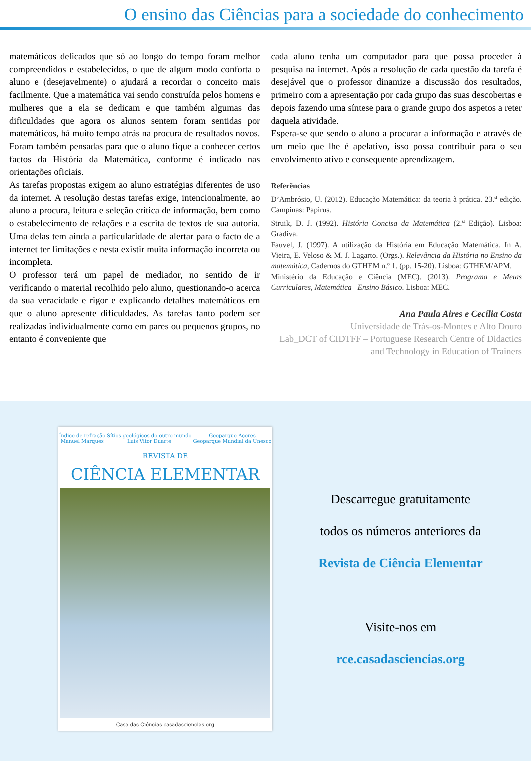O ensino das Ciências para a sociedade do conhecimento
matemáticos delicados que só ao longo do tempo foram melhor compreendidos e estabelecidos, o que de algum modo conforta o aluno e (desejavelmente) o ajudará a recordar o conceito mais facilmente. Que a matemática vai sendo construída pelos homens e mulheres que a ela se dedicam e que também algumas das dificuldades que agora os alunos sentem foram sentidas por matemáticos, há muito tempo atrás na procura de resultados novos. Foram também pensadas para que o aluno fique a conhecer certos factos da História da Matemática, conforme é indicado nas orientações oficiais.
As tarefas propostas exigem ao aluno estratégias diferentes de uso da internet. A resolução destas tarefas exige, intencionalmente, ao aluno a procura, leitura e seleção crítica de informação, bem como o estabelecimento de relações e a escrita de textos de sua autoria. Uma delas tem ainda a particularidade de alertar para o facto de a internet ter limitações e nesta existir muita informação incorreta ou incompleta.
O professor terá um papel de mediador, no sentido de ir verificando o material recolhido pelo aluno, questionando-o acerca da sua veracidade e rigor e explicando detalhes matemáticos em que o aluno apresente dificuldades. As tarefas tanto podem ser realizadas individualmente como em pares ou pequenos grupos, no entanto é conveniente que
cada aluno tenha um computador para que possa proceder à pesquisa na internet. Após a resolução de cada questão da tarefa é desejável que o professor dinamize a discussão dos resultados, primeiro com a apresentação por cada grupo das suas descobertas e depois fazendo uma síntese para o grande grupo dos aspetos a reter daquela atividade.
Espera-se que sendo o aluno a procurar a informação e através de um meio que lhe é apelativo, isso possa contribuir para o seu envolvimento ativo e consequente aprendizagem.
Referências
D’Ambrósio, U. (2012). Educação Matemática: da teoria à prática. 23.<sup>a</sup> edição. Campinas: Papirus.
Struik, D. J. (1992). História Concisa da Matemática (2.<sup>a</sup> Edição). Lisboa: Gradiva.
Fauvel, J. (1997). A utilização da História em Educação Matemática. In A. Vieira, E. Veloso & M. J. Lagarto. (Orgs.). Relevância da História no Ensino da matemática, Cadernos do GTHEM n.º 1. (pp. 15-20). Lisboa: GTHEM/APM.
Ministério da Educação e Ciência (MEC). (2013). Programa e Metas Curriculares, Matemática– Ensino Básico. Lisboa: MEC.
Ana Paula Aires e Cecília Costa
Universidade de Trás-os-Montes e Alto Douro
Lab_DCT of CIDTFF – Portuguese Research Centre of Didactics and Technology in Education of Trainers
Índice de refração
Manuel Marques Sítios geológicos do outro mundo
Luís Vitor Duarte Geoparque Açores
Geoparque Mundial da Unesco
REVISTA DE
CIÊNCIA ELEMENTAR
Casa das Ciências casadasciencias.org
Descarregue gratuitamente
todos os números anteriores da
Revista de Ciência Elementar
Visite-nos em
rce.casadasciencias.org